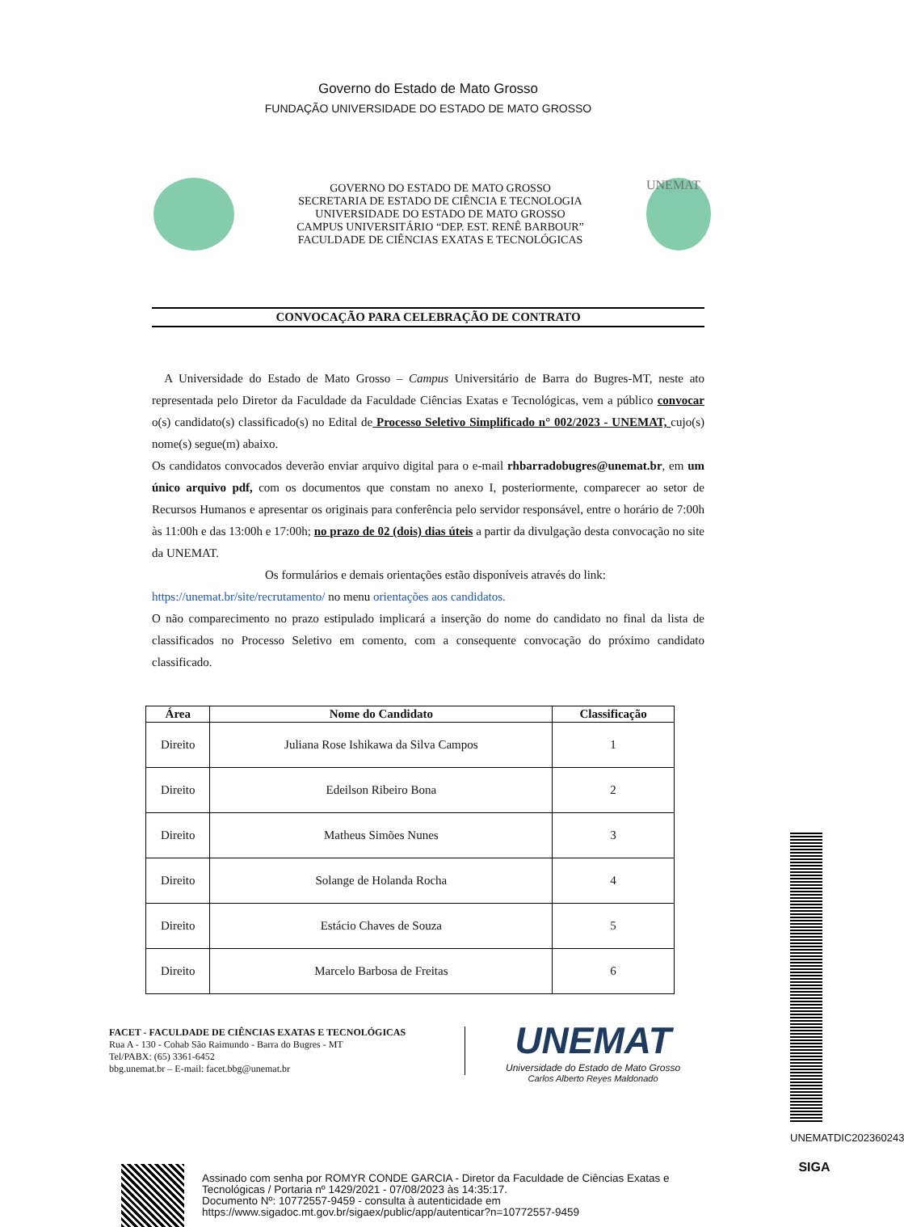Governo do Estado de Mato Grosso
FUNDAÇÃO UNIVERSIDADE DO ESTADO DE MATO GROSSO
GOVERNO DO ESTADO DE MATO GROSSO
SECRETARIA DE ESTADO DE CIÊNCIA E TECNOLOGIA
UNIVERSIDADE DO ESTADO DE MATO GROSSO
CAMPUS UNIVERSITÁRIO “DEP. EST. RENÊ BARBOUR”
FACULDADE DE CIÊNCIAS EXATAS E TECNOLÓGICAS
UNEMAT
CONVOCAÇÃO PARA CELEBRAÇÃO DE CONTRATO
A Universidade do Estado de Mato Grosso – Campus Universitário de Barra do Bugres-MT, neste ato representada pelo Diretor da Faculdade da Faculdade Ciências Exatas e Tecnológicas, vem a público convocar o(s) candidato(s) classificado(s) no Edital de Processo Seletivo Simplificado n° 002/2023 - UNEMAT, cujo(s) nome(s) segue(m) abaixo.
Os candidatos convocados deverão enviar arquivo digital para o e-mail rhbarradobugres@unemat.br, em um único arquivo pdf, com os documentos que constam no anexo I, posteriormente, comparecer ao setor de Recursos Humanos e apresentar os originais para conferência pelo servidor responsável, entre o horário de 7:00h às 11:00h e das 13:00h e 17:00h; no prazo de 02 (dois) dias úteis a partir da divulgação desta convocação no site da UNEMAT.
Os formulários e demais orientações estão disponíveis através do link:
https://unemat.br/site/recrutamento/ no menu orientações aos candidatos.
O não comparecimento no prazo estipulado implicará a inserção do nome do candidato no final da lista de classificados no Processo Seletivo em comento, com a consequente convocação do próximo candidato classificado.
| Área | Nome do Candidato | Classificação |
| --- | --- | --- |
| Direito | Juliana Rose Ishikawa da Silva Campos | 1 |
| Direito | Edeilson Ribeiro Bona | 2 |
| Direito | Matheus Simões Nunes | 3 |
| Direito | Solange de Holanda Rocha | 4 |
| Direito | Estácio Chaves de Souza | 5 |
| Direito | Marcelo Barbosa de Freitas | 6 |
FACET - FACULDADE DE CIÊNCIAS EXATAS E TECNOLÓGICAS
Rua A - 130 - Cohab São Raimundo - Barra do Bugres - MT
Tel/PABX: (65) 3361-6452
bbg.unemat.br – E-mail: facet.bbg@unemat.br
UNEMAT
Universidade do Estado de Mato Grosso
Carlos Alberto Reyes Maldonado
Assinado com senha por ROMYR CONDE GARCIA - Diretor da Faculdade de Ciências Exatas e
Tecnológicas / Portaria nº 1429/2021 - 07/08/2023 às 14:35:17.
Documento Nº: 10772557-9459 - consulta à autenticidade em
https://www.sigadoc.mt.gov.br/sigaex/public/app/autenticar?n=10772557-9459
UNEMATDIC202360243
SIGA